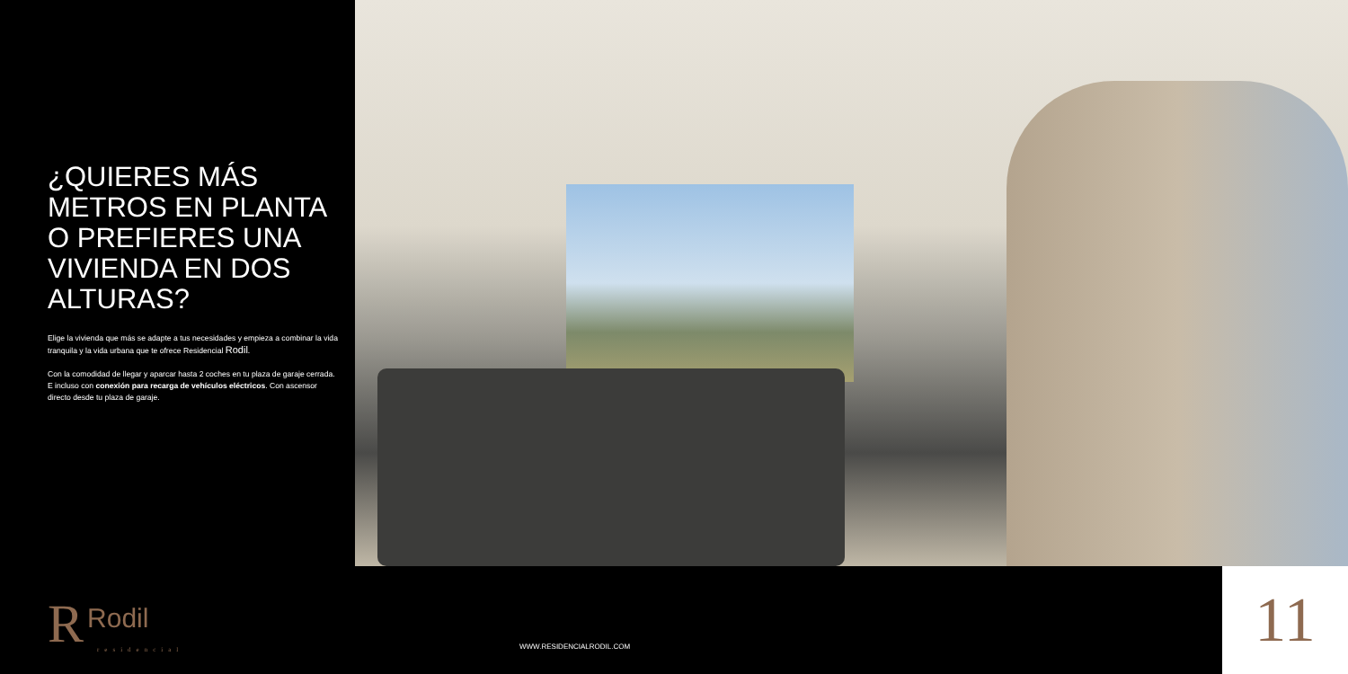¿QUIERES MÁS METROS EN PLANTA O PREFIERES UNA VIVIENDA EN DOS ALTURAS?
Elige la vivienda que más se adapte a tus necesidades y empieza a combinar la vida tranquila y la vida urbana que te ofrece Residencial Rodil.
Con la comodidad de llegar y aparcar hasta 2 coches en tu plaza de garaje cerrada. E incluso con conexión para recarga de vehículos eléctricos. Con ascensor directo desde tu plaza de garaje.
R Rodil
residencial
WWW.RESIDENCIALRODIL.COM
11